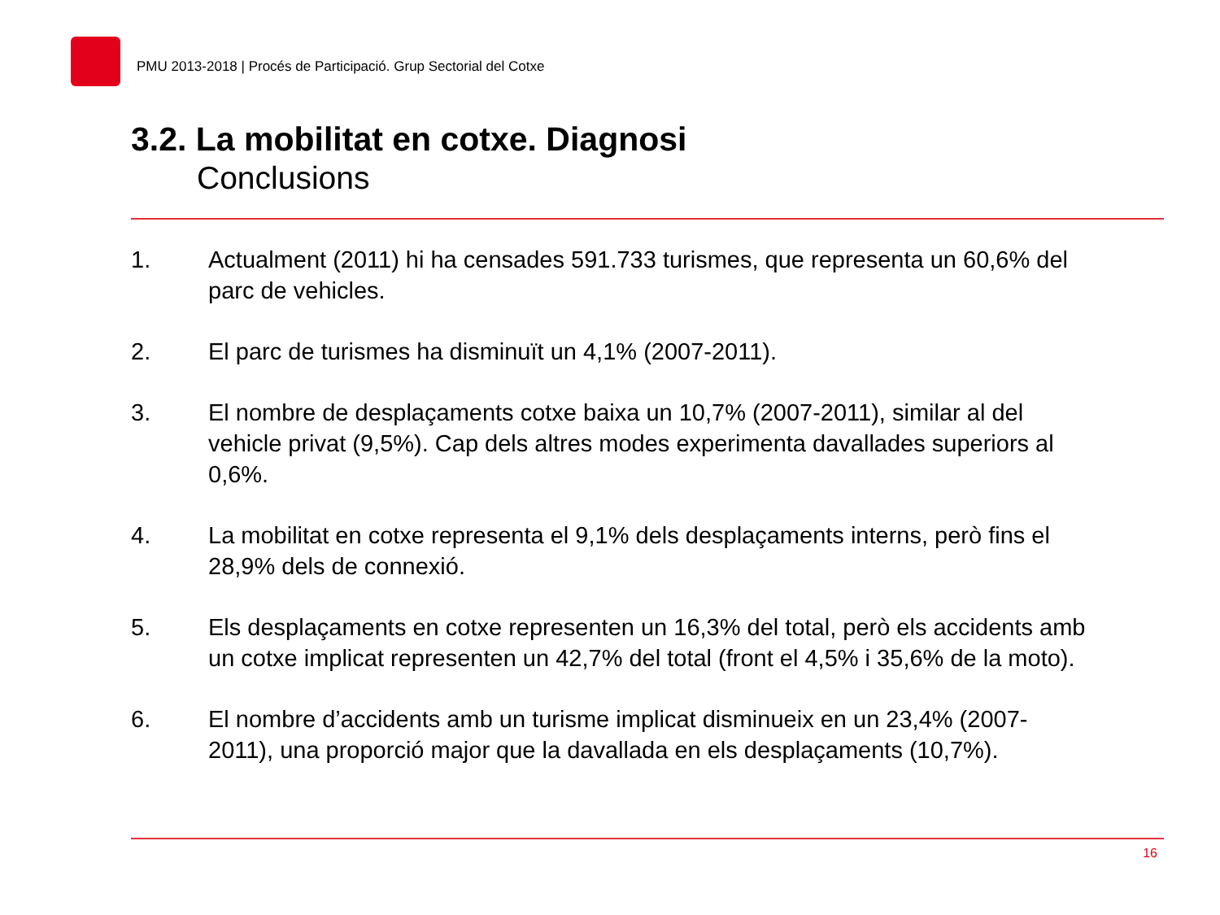PMU 2013-2018 | Procés de Participació. Grup Sectorial del Cotxe
3.2. La mobilitat en cotxe. Diagnosi
Conclusions
1. Actualment (2011) hi ha censades 591.733 turismes, que representa un 60,6% del parc de vehicles.
2. El parc de turismes ha disminuït un 4,1% (2007-2011).
3. El nombre de desplaçaments cotxe baixa un 10,7% (2007-2011), similar al del vehicle privat (9,5%). Cap dels altres modes experimenta davallades superiors al 0,6%.
4. La mobilitat en cotxe representa el 9,1% dels desplaçaments interns, però fins el 28,9% dels de connexió.
5. Els desplaçaments en cotxe representen un 16,3% del total, però els accidents amb un cotxe implicat representen un 42,7% del total (front el 4,5% i 35,6% de la moto).
6. El nombre d’accidents amb un turisme implicat disminueix en un 23,4% (2007-2011), una proporció major que la davallada en els desplaçaments (10,7%).
16